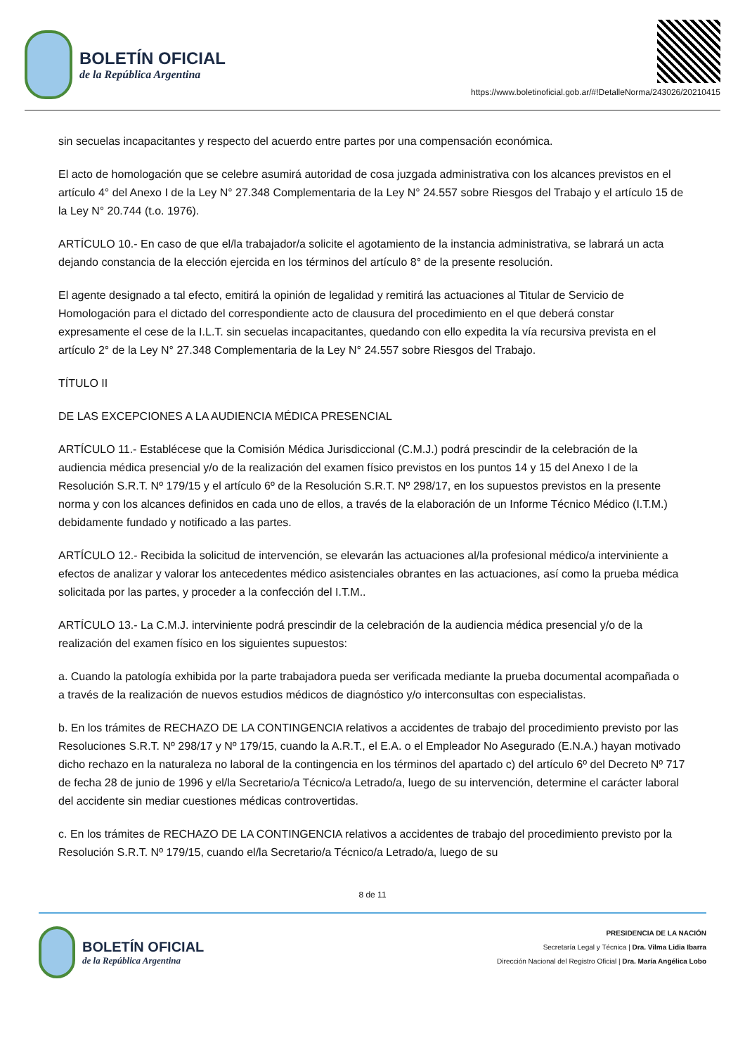BOLETÍN OFICIAL
de la República Argentina
https://www.boletinoficial.gob.ar/#!DetalleNorma/243026/20210415
sin secuelas incapacitantes y respecto del acuerdo entre partes por una compensación económica.
El acto de homologación que se celebre asumirá autoridad de cosa juzgada administrativa con los alcances previstos en el artículo 4° del Anexo I de la Ley N° 27.348 Complementaria de la Ley N° 24.557 sobre Riesgos del Trabajo y el artículo 15 de la Ley N° 20.744 (t.o. 1976).
ARTÍCULO 10.- En caso de que el/la trabajador/a solicite el agotamiento de la instancia administrativa, se labrará un acta dejando constancia de la elección ejercida en los términos del artículo 8° de la presente resolución.
El agente designado a tal efecto, emitirá la opinión de legalidad y remitirá las actuaciones al Titular de Servicio de Homologación para el dictado del correspondiente acto de clausura del procedimiento en el que deberá constar expresamente el cese de la I.L.T. sin secuelas incapacitantes, quedando con ello expedita la vía recursiva prevista en el artículo 2° de la Ley N° 27.348 Complementaria de la Ley N° 24.557 sobre Riesgos del Trabajo.
TÍTULO II
DE LAS EXCEPCIONES A LA AUDIENCIA MÉDICA PRESENCIAL
ARTÍCULO 11.- Establécese que la Comisión Médica Jurisdiccional (C.M.J.) podrá prescindir de la celebración de la audiencia médica presencial y/o de la realización del examen físico previstos en los puntos 14 y 15 del Anexo I de la Resolución S.R.T. Nº 179/15 y el artículo 6º de la Resolución S.R.T. Nº 298/17, en los supuestos previstos en la presente norma y con los alcances definidos en cada uno de ellos, a través de la elaboración de un Informe Técnico Médico (I.T.M.) debidamente fundado y notificado a las partes.
ARTÍCULO 12.- Recibida la solicitud de intervención, se elevarán las actuaciones al/la profesional médico/a interviniente a efectos de analizar y valorar los antecedentes médico asistenciales obrantes en las actuaciones, así como la prueba médica solicitada por las partes, y proceder a la confección del I.T.M..
ARTÍCULO 13.- La C.M.J. interviniente podrá prescindir de la celebración de la audiencia médica presencial y/o de la realización del examen físico en los siguientes supuestos:
a. Cuando la patología exhibida por la parte trabajadora pueda ser verificada mediante la prueba documental acompañada o a través de la realización de nuevos estudios médicos de diagnóstico y/o interconsultas con especialistas.
b. En los trámites de RECHAZO DE LA CONTINGENCIA relativos a accidentes de trabajo del procedimiento previsto por las Resoluciones S.R.T. Nº 298/17 y Nº 179/15, cuando la A.R.T., el E.A. o el Empleador No Asegurado (E.N.A.) hayan motivado dicho rechazo en la naturaleza no laboral de la contingencia en los términos del apartado c) del artículo 6º del Decreto Nº 717 de fecha 28 de junio de 1996 y el/la Secretario/a Técnico/a Letrado/a, luego de su intervención, determine el carácter laboral del accidente sin mediar cuestiones médicas controvertidas.
c. En los trámites de RECHAZO DE LA CONTINGENCIA relativos a accidentes de trabajo del procedimiento previsto por la Resolución S.R.T. Nº 179/15, cuando el/la Secretario/a Técnico/a Letrado/a, luego de su
8 de 11
BOLETÍN OFICIAL
de la República Argentina
PRESIDENCIA DE LA NACIÓN
Secretaría Legal y Técnica | Dra. Vilma Lidia Ibarra
Dirección Nacional del Registro Oficial | Dra. María Angélica Lobo